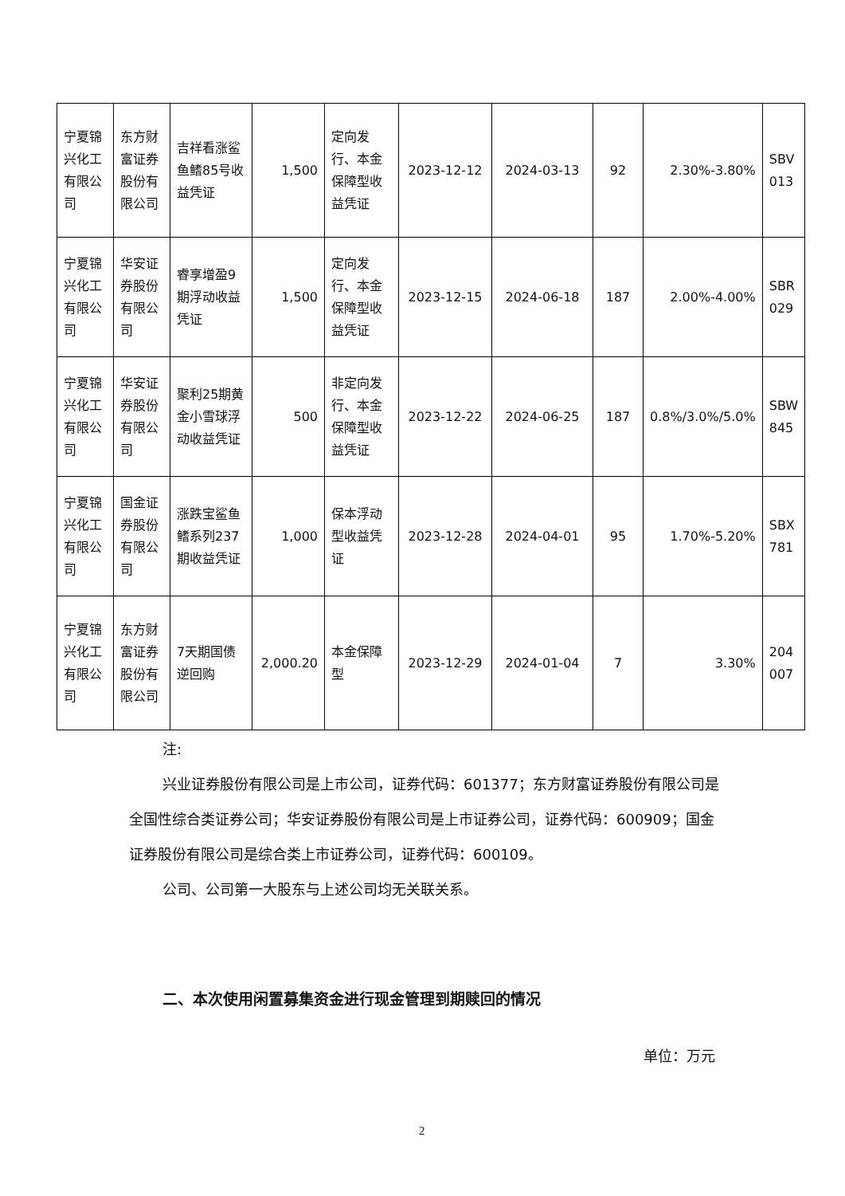| 宁夏锦兴化工有限公司 | 东方财富证券股份有限公司 | 吉祥看涨鲨鱼鳍85号收益凭证 | 1,500 | 定向发行、本金保障型收益凭证 | 2023-12-12 | 2024-03-13 | 92 | 2.30%-3.80% | SBV 013 |
| 宁夏锦兴化工有限公司 | 华安证券股份有限公司 | 睿享增盈9期浮动收益凭证 | 1,500 | 定向发行、本金保障型收益凭证 | 2023-12-15 | 2024-06-18 | 187 | 2.00%-4.00% | SBR 029 |
| 宁夏锦兴化工有限公司 | 华安证券股份有限公司 | 聚利25期黄金小雪球浮动收益凭证 | 500 | 非定向发行、本金保障型收益凭证 | 2023-12-22 | 2024-06-25 | 187 | 0.8%/3.0%/5.0% | SBW 845 |
| 宁夏锦兴化工有限公司 | 国金证券股份有限公司 | 涨跌宝鲨鱼鳍系列237期收益凭证 | 1,000 | 保本浮动型收益凭证 | 2023-12-28 | 2024-04-01 | 95 | 1.70%-5.20% | SBX 781 |
| 宁夏锦兴化工有限公司 | 东方财富证券股份有限公司 | 7天期国债逆回购 | 2,000.20 | 本金保障型 | 2023-12-29 | 2024-01-04 | 7 | 3.30% | 204 007 |
注:
兴业证券股份有限公司是上市公司，证券代码：601377；东方财富证券股份有限公司是全国性综合类证券公司；华安证券股份有限公司是上市证券公司，证券代码：600909；国金证券股份有限公司是综合类上市证券公司，证券代码：600109。
公司、公司第一大股东与上述公司均无关联关系。
二、本次使用闲置募集资金进行现金管理到期赎回的情况
单位：万元
2